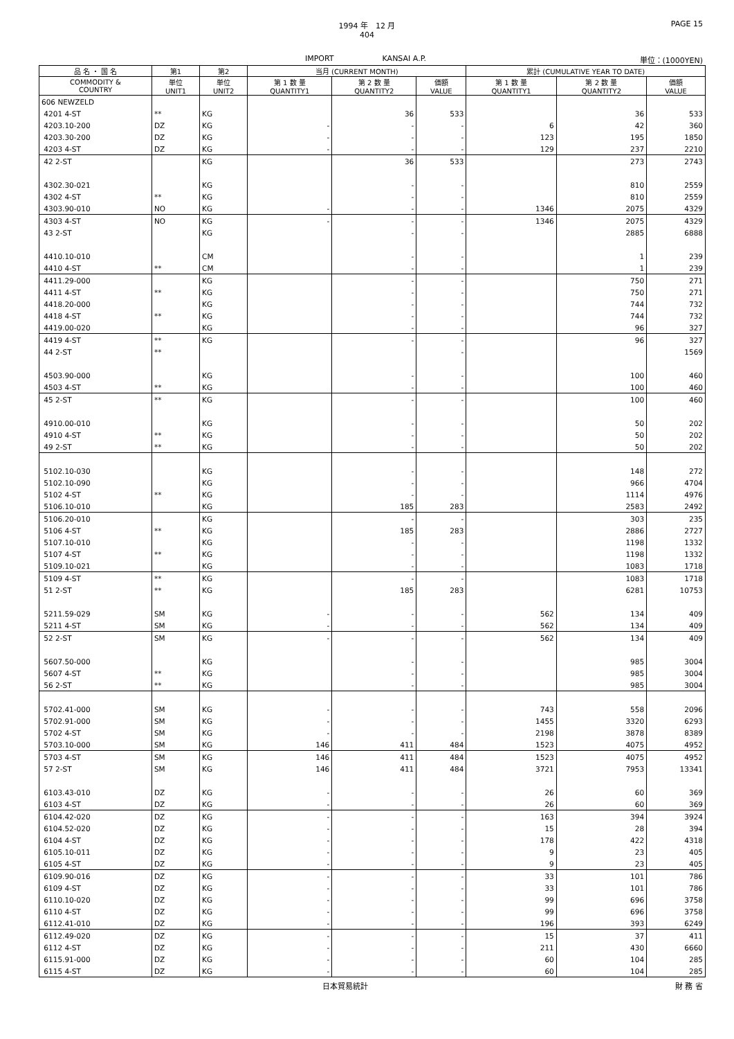1994 年　12 月
404
PAGE 15
IMPORT KANSAI A.P. 単位：(1000YEN)
| 品 名 ・ 国 名 | 第1 | 第2 | 当月 (CURRENT MONTH) | | | 累計 (CUMULATIVE YEAR TO DATE) | | |
| --- | --- | --- | --- | --- | --- | --- | --- | --- |
| COMMODITY & COUNTRY | 単位 UNIT1 | 単位 UNIT2 | 第 1 数 量 QUANTITY1 | 第 2 数 量 QUANTITY2 | 価額 VALUE | 第 1 数 量 QUANTITY1 | 第 2 数 量 QUANTITY2 | 価額 VALUE |
| 606 NEWZELD | | | | | | | | |
| 4201 4-ST | ** | KG | | 36 | 533 | | 36 | 533 |
| 4203.10-200 | DZ | KG | - | - | - | 6 | 42 | 360 |
| 4203.30-200 | DZ | KG | - | - | - | 123 | 195 | 1850 |
| 4203 4-ST | DZ | KG | - | - | - | 129 | 237 | 2210 |
| 42 2-ST | | KG | | 36 | 533 | | 273 | 2743 |
| 4302.30-021 | | KG | | - | - | | 810 | 2559 |
| 4302 4-ST | ** | KG | | - | - | | 810 | 2559 |
| 4303.90-010 | NO | KG | - | - | - | 1346 | 2075 | 4329 |
| 4303 4-ST | NO | KG | - | - | - | 1346 | 2075 | 4329 |
| 43 2-ST | | KG | | - | - | | 2885 | 6888 |
| 4410.10-010 | | CM | | - | - | | 1 | 239 |
| 4410 4-ST | ** | CM | | - | - | | 1 | 239 |
| 4411.29-000 | | KG | | - | - | | 750 | 271 |
| 4411 4-ST | ** | KG | | - | - | | 750 | 271 |
| 4418.20-000 | | KG | | - | - | | 744 | 732 |
| 4418 4-ST | ** | KG | | - | - | | 744 | 732 |
| 4419.00-020 | | KG | | - | - | | 96 | 327 |
| 4419 4-ST | ** | KG | | - | - | | 96 | 327 |
| 44 2-ST | ** | | | | - | | | 1569 |
| 4503.90-000 | | KG | | - | - | | 100 | 460 |
| 4503 4-ST | ** | KG | | - | - | | 100 | 460 |
| 45 2-ST | ** | KG | | - | - | | 100 | 460 |
| 4910.00-010 | | KG | | - | - | | 50 | 202 |
| 4910 4-ST | ** | KG | | - | - | | 50 | 202 |
| 49 2-ST | ** | KG | | - | - | | 50 | 202 |
| 5102.10-030 | | KG | | - | - | | 148 | 272 |
| 5102.10-090 | | KG | | - | - | | 966 | 4704 |
| 5102 4-ST | ** | KG | | - | - | | 1114 | 4976 |
| 5106.10-010 | | KG | | 185 | 283 | | 2583 | 2492 |
| 5106.20-010 | | KG | | - | - | | 303 | 235 |
| 5106 4-ST | ** | KG | | 185 | 283 | | 2886 | 2727 |
| 5107.10-010 | | KG | | - | - | | 1198 | 1332 |
| 5107 4-ST | ** | KG | | - | - | | 1198 | 1332 |
| 5109.10-021 | | KG | | - | - | | 1083 | 1718 |
| 5109 4-ST | ** | KG | | - | - | | 1083 | 1718 |
| 51 2-ST | ** | KG | | 185 | 283 | | 6281 | 10753 |
| 5211.59-029 | SM | KG | - | - | - | 562 | 134 | 409 |
| 5211 4-ST | SM | KG | - | - | - | 562 | 134 | 409 |
| 52 2-ST | SM | KG | - | - | - | 562 | 134 | 409 |
| 5607.50-000 | | KG | | - | - | | 985 | 3004 |
| 5607 4-ST | ** | KG | | - | - | | 985 | 3004 |
| 56 2-ST | ** | KG | | - | - | | 985 | 3004 |
| 5702.41-000 | SM | KG | - | - | - | 743 | 558 | 2096 |
| 5702.91-000 | SM | KG | - | - | - | 1455 | 3320 | 6293 |
| 5702 4-ST | SM | KG | - | - | - | 2198 | 3878 | 8389 |
| 5703.10-000 | SM | KG | 146 | 411 | 484 | 1523 | 4075 | 4952 |
| 5703 4-ST | SM | KG | 146 | 411 | 484 | 1523 | 4075 | 4952 |
| 57 2-ST | SM | KG | 146 | 411 | 484 | 3721 | 7953 | 13341 |
| 6103.43-010 | DZ | KG | - | - | - | 26 | 60 | 369 |
| 6103 4-ST | DZ | KG | - | - | - | 26 | 60 | 369 |
| 6104.42-020 | DZ | KG | - | - | - | 163 | 394 | 3924 |
| 6104.52-020 | DZ | KG | - | - | - | 15 | 28 | 394 |
| 6104 4-ST | DZ | KG | - | - | - | 178 | 422 | 4318 |
| 6105.10-011 | DZ | KG | - | - | - | 9 | 23 | 405 |
| 6105 4-ST | DZ | KG | - | - | - | 9 | 23 | 405 |
| 6109.90-016 | DZ | KG | - | - | - | 33 | 101 | 786 |
| 6109 4-ST | DZ | KG | - | - | - | 33 | 101 | 786 |
| 6110.10-020 | DZ | KG | - | - | - | 99 | 696 | 3758 |
| 6110 4-ST | DZ | KG | - | - | - | 99 | 696 | 3758 |
| 6112.41-010 | DZ | KG | - | - | - | 196 | 393 | 6249 |
| 6112.49-020 | DZ | KG | - | - | - | 15 | 37 | 411 |
| 6112 4-ST | DZ | KG | - | - | - | 211 | 430 | 6660 |
| 6115.91-000 | DZ | KG | - | - | - | 60 | 104 | 285 |
| 6115 4-ST | DZ | KG | - | - | - | 60 | 104 | 285 |
日本貿易統計 財 務 省